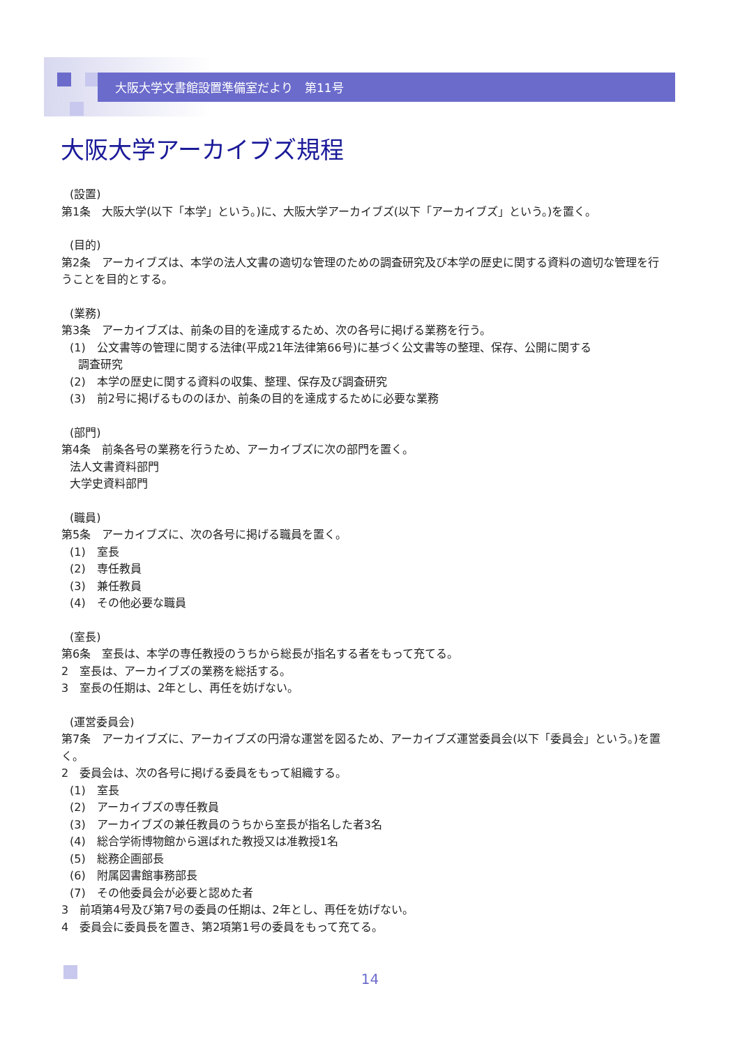大阪大学文書館設置準備室だより　第11号
大阪大学アーカイブズ規程
(設置)
第1条　大阪大学(以下「本学」という。)に、大阪大学アーカイブズ(以下「アーカイブズ」という。)を置く。
(目的)
第2条　アーカイブズは、本学の法人文書の適切な管理のための調査研究及び本学の歴史に関する資料の適切な管理を行うことを目的とする。
(業務)
第3条　アーカイブズは、前条の目的を達成するため、次の各号に掲げる業務を行う。
(1)　公文書等の管理に関する法律(平成21年法律第66号)に基づく公文書等の整理、保存、公開に関する
調査研究
(2)　本学の歴史に関する資料の収集、整理、保存及び調査研究
(3)　前2号に掲げるもののほか、前条の目的を達成するために必要な業務
(部門)
第4条　前条各号の業務を行うため、アーカイブズに次の部門を置く。
法人文書資料部門
大学史資料部門
(職員)
第5条　アーカイブズに、次の各号に掲げる職員を置く。
(1)　室長
(2)　専任教員
(3)　兼任教員
(4)　その他必要な職員
(室長)
第6条　室長は、本学の専任教授のうちから総長が指名する者をもって充てる。
2　室長は、アーカイブズの業務を総括する。
3　室長の任期は、2年とし、再任を妨げない。
(運営委員会)
第7条　アーカイブズに、アーカイブズの円滑な運営を図るため、アーカイブズ運営委員会(以下「委員会」という。)を置く。
2　委員会は、次の各号に掲げる委員をもって組織する。
(1)　室長
(2)　アーカイブズの専任教員
(3)　アーカイブズの兼任教員のうちから室長が指名した者3名
(4)　総合学術博物館から選ばれた教授又は准教授1名
(5)　総務企画部長
(6)　附属図書館事務部長
(7)　その他委員会が必要と認めた者
3　前項第4号及び第7号の委員の任期は、2年とし、再任を妨げない。
4　委員会に委員長を置き、第2項第1号の委員をもって充てる。
14